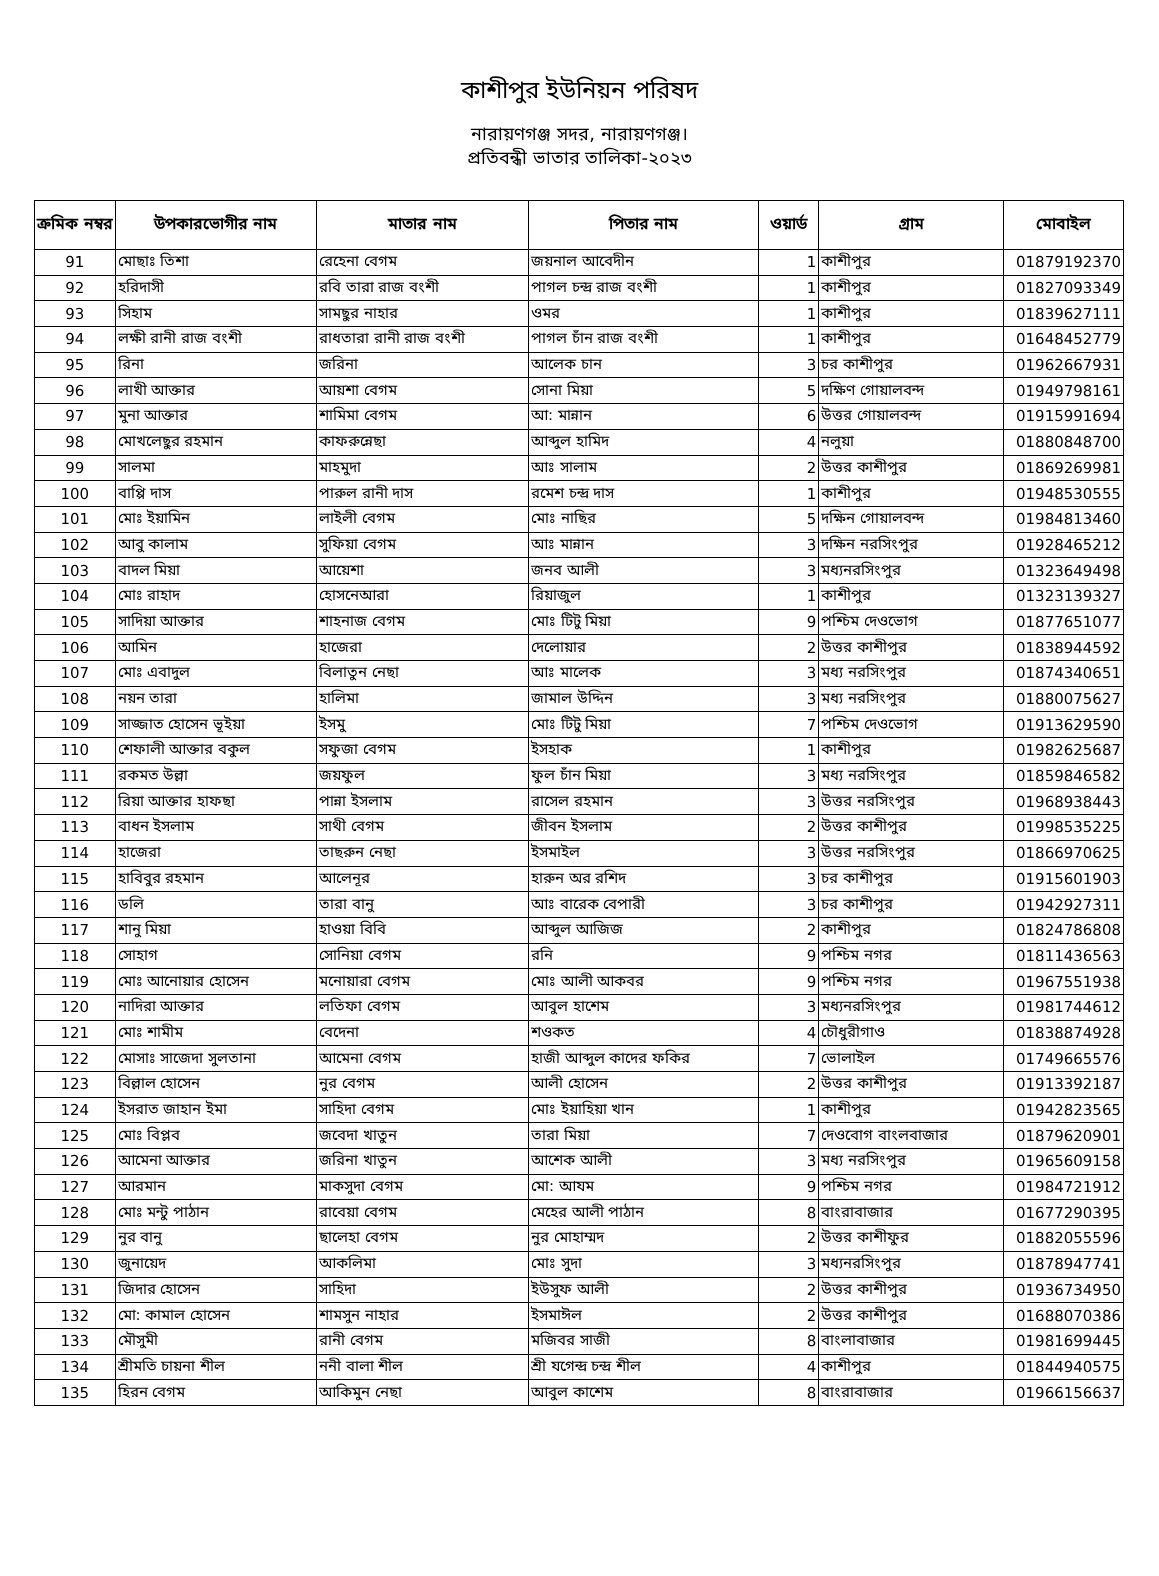কাশীপুর ইউনিয়ন পরিষদ
নারায়ণগঞ্জ সদর, নারায়ণগঞ্জ।
প্রতিবন্ধী ভাতার তালিকা-২০২৩
| ক্রমিক নম্বর | উপকারভোগীর নাম | মাতার নাম | পিতার নাম | ওয়ার্ড | গ্রাম | মোবাইল |
| --- | --- | --- | --- | --- | --- | --- |
| 91 | মোছাঃ তিশা | রেহেনা বেগম | জয়নাল আবেদীন | 1 | কাশীপুর | 01879192370 |
| 92 | হরিদাসী | রবি তারা রাজ বংশী | পাগল চন্দ্র রাজ বংশী | 1 | কাশীপুর | 01827093349 |
| 93 | সিহাম | সামছুর নাহার | ওমর | 1 | কাশীপুর | 01839627111 |
| 94 | লক্ষী রানী রাজ বংশী | রাধতারা রানী রাজ বংশী | পাগল চাঁন রাজ বংশী | 1 | কাশীপুর | 01648452779 |
| 95 | রিনা | জরিনা | আলেক চান | 3 | চর কাশীপুর | 01962667931 |
| 96 | লাখী আক্তার | আয়শা বেগম | সোনা মিয়া | 5 | দক্ষিণ গোয়ালবন্দ | 01949798161 |
| 97 | মুনা আক্তার | শামিমা বেগম | আ: মান্নান | 6 | উত্তর গোয়ালবন্দ | 01915991694 |
| 98 | মোখলেছুর রহমান | কাফরুন্নেছা | আব্দুল হামিদ | 4 | নলুয়া | 01880848700 |
| 99 | সালমা | মাহমুদা | আঃ সালাম | 2 | উত্তর কাশীপুর | 01869269981 |
| 100 | বাপ্পি দাস | পারুল রানী দাস | রমেশ চন্দ্র দাস | 1 | কাশীপুর | 01948530555 |
| 101 | মোঃ ইয়ামিন | লাইলী বেগম | মোঃ নাছির | 5 | দক্ষিন গোয়ালবন্দ | 01984813460 |
| 102 | আবু কালাম | সুফিয়া বেগম | আঃ মান্নান | 3 | দক্ষিন নরসিংপুর | 01928465212 |
| 103 | বাদল মিয়া | আয়েশা | জনব আলী | 3 | মধ্যনরসিংপুর | 01323649498 |
| 104 | মোঃ রাহাদ | হোসনেআরা | রিয়াজুল | 1 | কাশীপুর | 01323139327 |
| 105 | সাদিয়া আক্তার | শাহনাজ বেগম | মোঃ টিটু মিয়া | 9 | পশ্চিম দেওভোগ | 01877651077 |
| 106 | আমিন | হাজেরা | দেলোয়ার | 2 | উত্তর কাশীপুর | 01838944592 |
| 107 | মোঃ এবাদুল | বিলাতুন নেছা | আঃ মালেক | 3 | মধ্য নরসিংপুর | 01874340651 |
| 108 | নয়ন তারা | হালিমা | জামাল উদ্দিন | 3 | মধ্য নরসিংপুর | 01880075627 |
| 109 | সাজ্জাত হোসেন ভূইয়া | ইসমু | মোঃ টিটু মিয়া | 7 | পশ্চিম দেওভোগ | 01913629590 |
| 110 | শেফালী আক্তার বকুল | সফুজা বেগম | ইসহাক | 1 | কাশীপুর | 01982625687 |
| 111 | রকমত উল্লা | জয়ফুল | ফুল চাঁন মিয়া | 3 | মধ্য নরসিংপুর | 01859846582 |
| 112 | রিয়া আক্তার হাফছা | পান্না ইসলাম | রাসেল রহমান | 3 | উত্তর নরসিংপুর | 01968938443 |
| 113 | বাধন ইসলাম | সাথী বেগম | জীবন ইসলাম | 2 | উত্তর কাশীপুর | 01998535225 |
| 114 | হাজেরা | তাছরুন নেছা | ইসমাইল | 3 | উত্তর নরসিংপুর | 01866970625 |
| 115 | হাবিবুর রহমান | আলেনূর | হারুন অর রশিদ | 3 | চর কাশীপুর | 01915601903 |
| 116 | ডলি | তারা বানু | আঃ বারেক বেপারী | 3 | চর কাশীপুর | 01942927311 |
| 117 | শানু মিয়া | হাওয়া বিবি | আব্দুল আজিজ | 2 | কাশীপুর | 01824786808 |
| 118 | সোহাগ | সোনিয়া বেগম | রনি | 9 | পশ্চিম নগর | 01811436563 |
| 119 | মোঃ আনোয়ার হোসেন | মনোয়ারা বেগম | মোঃ আলী আকবর | 9 | পশ্চিম নগর | 01967551938 |
| 120 | নাদিরা আক্তার | লতিফা বেগম | আবুল হাশেম | 3 | মধ্যনরসিংপুর | 01981744612 |
| 121 | মোঃ শামীম | বেদেনা | শওকত | 4 | চৌধুরীগাও | 01838874928 |
| 122 | মোসাঃ সাজেদা সুলতানা | আমেনা বেগম | হাজী আব্দুল কাদের ফকির | 7 | ভোলাইল | 01749665576 |
| 123 | বিল্লাল হোসেন | নুর বেগম | আলী হোসেন | 2 | উত্তর কাশীপুর | 01913392187 |
| 124 | ইসরাত জাহান ইমা | সাহিদা বেগম | মোঃ ইয়াহিয়া খান | 1 | কাশীপুর | 01942823565 |
| 125 | মোঃ বিপ্লব | জবেদা খাতুন | তারা মিয়া | 7 | দেওবোগ বাংলবাজার | 01879620901 |
| 126 | আমেনা আক্তার | জরিনা খাতুন | আশেক আলী | 3 | মধ্য নরসিংপুর | 01965609158 |
| 127 | আরমান | মাকসুদা বেগম | মো: আযম | 9 | পশ্চিম নগর | 01984721912 |
| 128 | মোঃ মন্টু পাঠান | রাবেয়া বেগম | মেহের আলী পাঠান | 8 | বাংরাবাজার | 01677290395 |
| 129 | নুর বানু | ছালেহা বেগম | নুর মোহাম্মদ | 2 | উত্তর কাশীফুর | 01882055596 |
| 130 | জুনায়েদ | আকলিমা | মোঃ সুদা | 3 | মধ্যনরসিংপুর | 01878947741 |
| 131 | জিদার হোসেন | সাহিদা | ইউসুফ আলী | 2 | উত্তর কাশীপুর | 01936734950 |
| 132 | মো: কামাল হোসেন | শামসুন নাহার | ইসমাঈল | 2 | উত্তর কাশীপুর | 01688070386 |
| 133 | মৌসুমী | রানী বেগম | মজিবর সাজী | 8 | বাংলাবাজার | 01981699445 |
| 134 | শ্রীমতি চায়না শীল | ননী বালা শীল | শ্রী যগেন্দ্র চন্দ্র শীল | 4 | কাশীপুর | 01844940575 |
| 135 | হিরন বেগম | আকিমুন নেছা | আবুল কাশেম | 8 | বাংরাবাজার | 01966156637 |